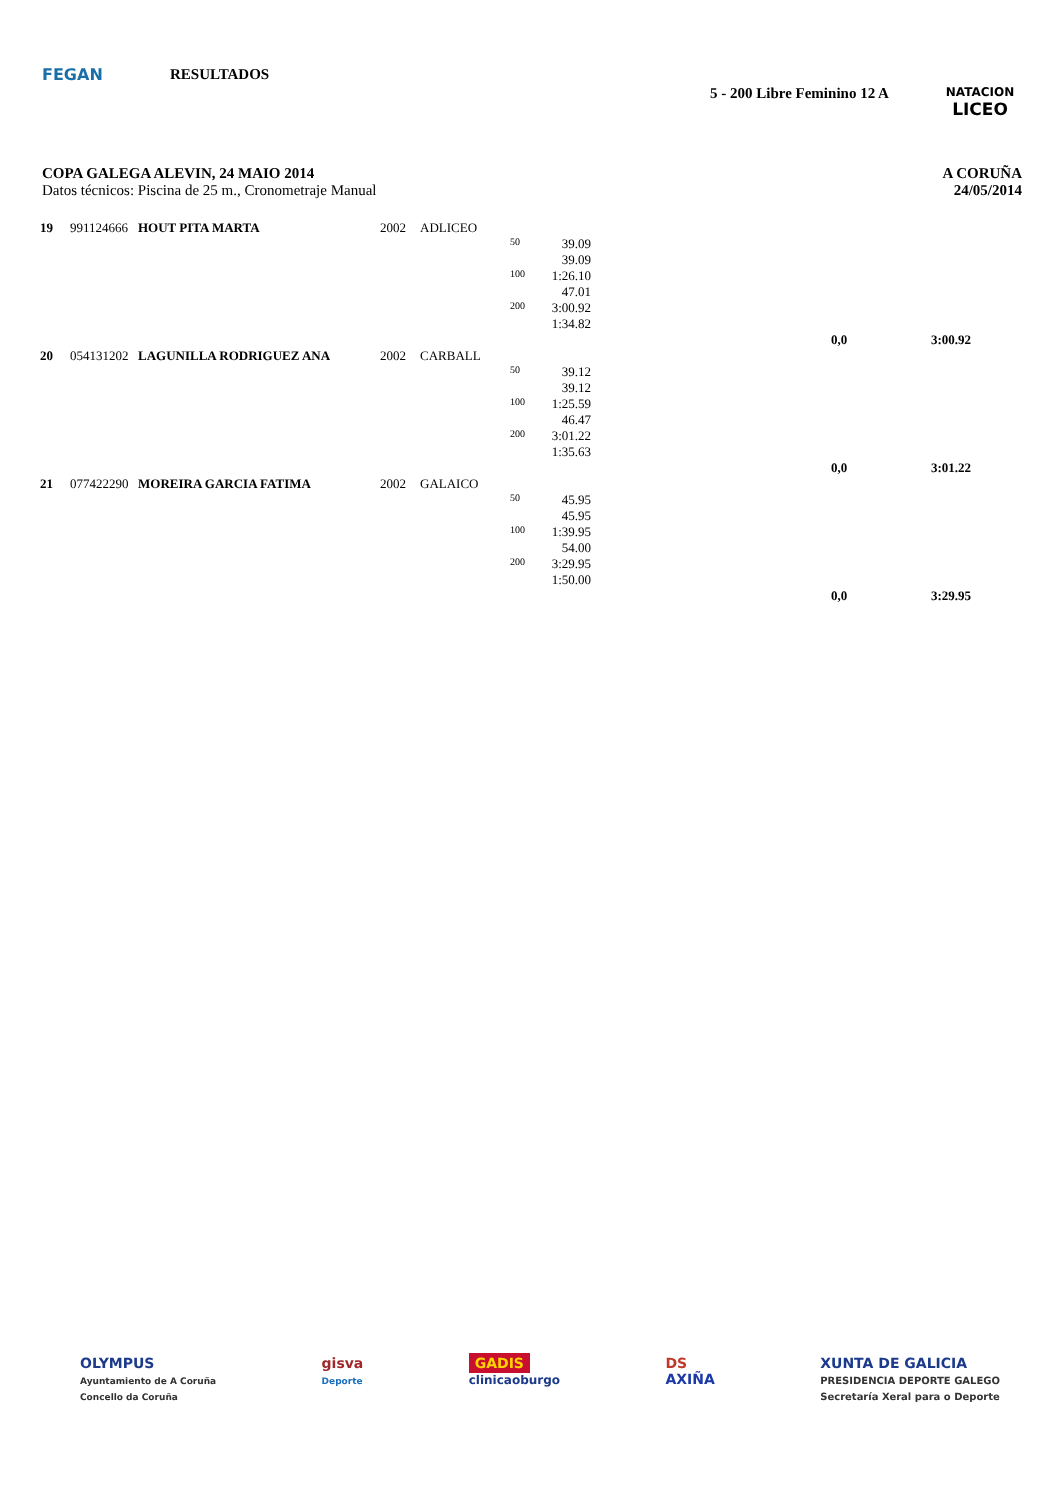FEGAN RESULTADOS
5 - 200 Libre Feminino 12 A
NATACION
LICEO
A CORUÑA
24/05/2014
COPA GALEGA ALEVIN, 24 MAIO 2014
Datos técnicos: Piscina de 25 m., Cronometraje Manual
| 19 | 991124666 | HOUT PITA MARTA | 2002 | ADLICEO | | | | | |
| | | | | | 50 | 39.09 | | | |
| | | | | | | 39.09 | | | |
| | | | | | 100 | 1:26.10 | | | |
| | | | | | | 47.01 | | | |
| | | | | | 200 | 3:00.92 | | | |
| | | | | | | 1:34.82 | | | |
| | | | | | | | | 0,0 | 3:00.92 |
| 20 | 054131202 | LAGUNILLA RODRIGUEZ ANA | 2002 | CARBALL | | | | | |
| | | | | | 50 | 39.12 | | | |
| | | | | | | 39.12 | | | |
| | | | | | 100 | 1:25.59 | | | |
| | | | | | | 46.47 | | | |
| | | | | | 200 | 3:01.22 | | | |
| | | | | | | 1:35.63 | | | |
| | | | | | | | | 0,0 | 3:01.22 |
| 21 | 077422290 | MOREIRA GARCIA FATIMA | 2002 | GALAICO | | | | | |
| | | | | | 50 | 45.95 | | | |
| | | | | | | 45.95 | | | |
| | | | | | 100 | 1:39.95 | | | |
| | | | | | | 54.00 | | | |
| | | | | | 200 | 3:29.95 | | | |
| | | | | | | 1:50.00 | | | |
| | | | | | | | | 0,0 | 3:29.95 |
OLYMPUS
Ayuntamiento de A Coruña
Concello da Coruña
gisva
Deporte
GADIS
clinicaoburgo
DS
AXIÑA
XUNTA DE GALICIA
PRESIDENCIA DEPORTE GALEGO
Secretaría Xeral para o Deporte